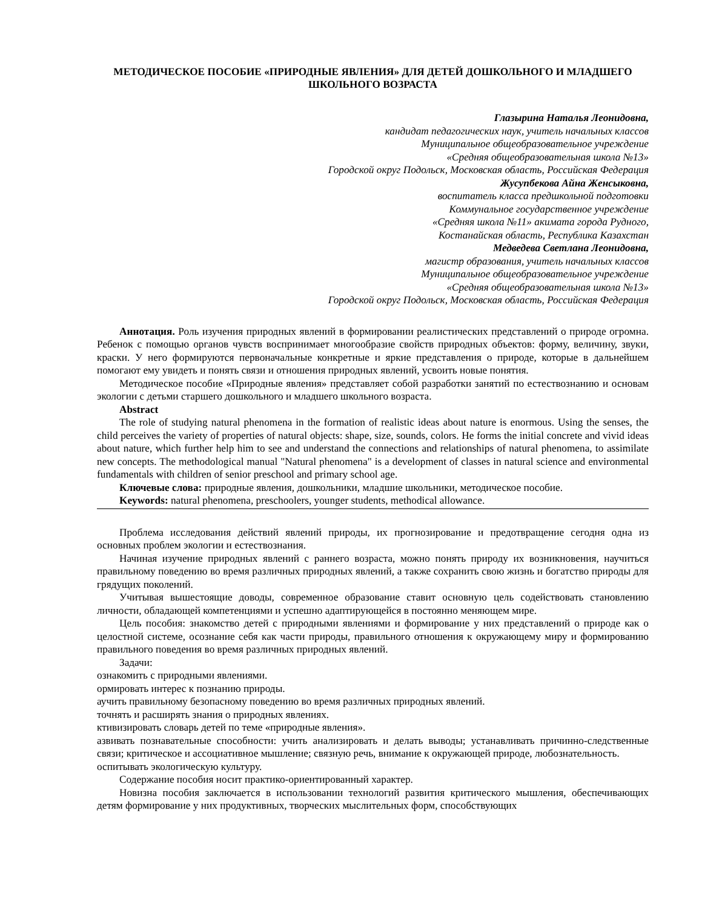МЕТОДИЧЕСКОЕ ПОСОБИЕ «ПРИРОДНЫЕ ЯВЛЕНИЯ» ДЛЯ ДЕТЕЙ ДОШКОЛЬНОГО И МЛАДШЕГО ШКОЛЬНОГО ВОЗРАСТА
Глазырина Наталья Леонидовна,
кандидат педагогических наук, учитель начальных классов
Муниципальное общеобразовательное учреждение
«Средняя общеобразовательная школа №13»
Городской округ Подольск, Московская область, Российская Федерация
Жусупбекова Айна Женсыковна,
воспитатель класса предшкольной подготовки
Коммунальное государственное учреждение
«Средняя школа №11» акимата города Рудного,
Костанайская область, Республика Казахстан
Медведева Светлана Леонидовна,
магистр образования, учитель начальных классов
Муниципальное общеобразовательное учреждение
«Средняя общеобразовательная школа №13»
Городской округ Подольск, Московская область, Российская Федерация
Аннотация. Роль изучения природных явлений в формировании реалистических представлений о природе огромна. Ребенок с помощью органов чувств воспринимает многообразие свойств природных объектов: форму, величину, звуки, краски. У него формируются первоначальные конкретные и яркие представления о природе, которые в дальнейшем помогают ему увидеть и понять связи и отношения природных явлений, усвоить новые понятия.
Методическое пособие «Природные явления» представляет собой разработки занятий по естествознанию и основам экологии с детьми старшего дошкольного и младшего школьного возраста.
Abstract
The role of studying natural phenomena in the formation of realistic ideas about nature is enormous. Using the senses, the child perceives the variety of properties of natural objects: shape, size, sounds, colors. He forms the initial concrete and vivid ideas about nature, which further help him to see and understand the connections and relationships of natural phenomena, to assimilate new concepts. The methodological manual "Natural phenomena" is a development of classes in natural science and environmental fundamentals with children of senior preschool and primary school age.
Ключевые слова: природные явления, дошкольники, младшие школьники, методическое пособие.
Keywords: natural phenomena, preschoolers, younger students, methodical allowance.
Проблема исследования действий явлений природы, их прогнозирование и предотвращение сегодня одна из основных проблем экологии и естествознания.
Начиная изучение природных явлений с раннего возраста, можно понять природу их возникновения, научиться правильному поведению во время различных природных явлений, а также сохранить свою жизнь и богатство природы для грядущих поколений.
Учитывая вышестоящие доводы, современное образование ставит основную цель содействовать становлению личности, обладающей компетенциями и успешно адаптирующейся в постоянно меняющем мире.
Цель пособия: знакомство детей с природными явлениями и формирование у них представлений о природе как о целостной системе, осознание себя как части природы, правильного отношения к окружающему миру и формированию правильного поведения во время различных природных явлений.
Задачи:
ознакомить с природными явлениями.
ормировать интерес к познанию природы.
аучить правильному безопасному поведению во время различных природных явлений.
точнять и расширять знания о природных явлениях.
ктивизировать словарь детей по теме «природные явления».
азвивать познавательные способности: учить анализировать и делать выводы; устанавливать причинно-следственные связи; критическое и ассоциативное мышление; связную речь, внимание к окружающей природе, любознательность.
оспитывать экологическую культуру.
Содержание пособия носит практико-ориентированный характер.
Новизна пособия заключается в использовании технологий развития критического мышления, обеспечивающих детям формирование у них продуктивных, творческих мыслительных форм, способствующих